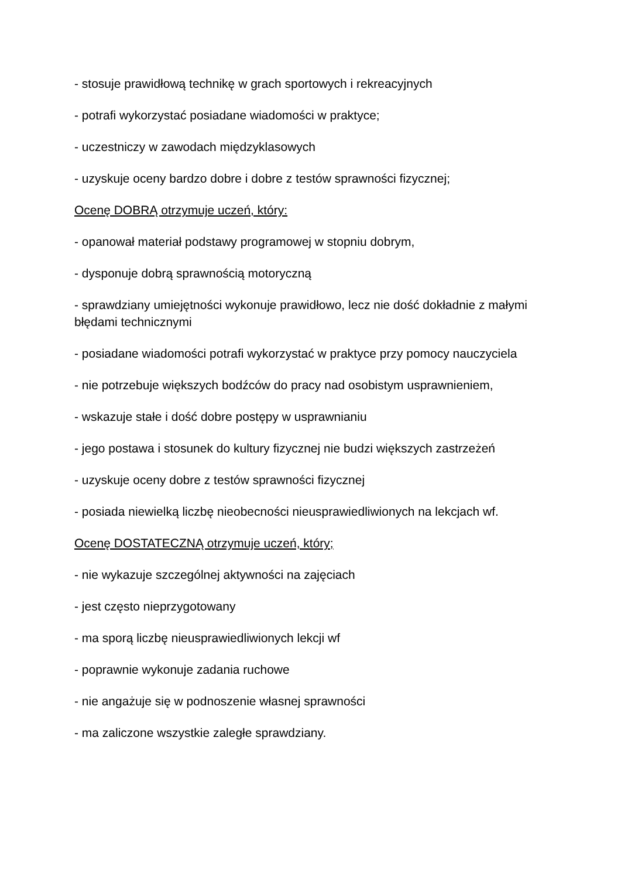- stosuje prawidłową technikę w grach sportowych i rekreacyjnych
- potrafi wykorzystać posiadane wiadomości w praktyce;
- uczestniczy w zawodach międzyklasowych
- uzyskuje oceny bardzo dobre i dobre z testów sprawności fizycznej;
Ocenę DOBRĄ otrzymuje uczeń, który:
- opanował materiał podstawy programowej w stopniu dobrym,
- dysponuje dobrą sprawnością motoryczną
- sprawdziany umiejętności wykonuje prawidłowo, lecz nie dość dokładnie z małymi błędami technicznymi
- posiadane wiadomości potrafi wykorzystać w praktyce przy pomocy nauczyciela
- nie potrzebuje większych bodźców do pracy nad osobistym usprawnieniem,
- wskazuje stałe i dość dobre postępy w usprawnianiu
- jego postawa i stosunek do kultury fizycznej nie budzi większych zastrzeżeń
- uzyskuje oceny dobre z testów sprawności fizycznej
- posiada niewielką liczbę nieobecności nieusprawiedliwionych na lekcjach wf.
Ocenę DOSTATECZNĄ otrzymuje uczeń, który;
- nie wykazuje szczególnej aktywności na zajęciach
- jest często nieprzygotowany
- ma sporą liczbę nieusprawiedliwionych lekcji wf
- poprawnie wykonuje zadania ruchowe
- nie angażuje się w podnoszenie własnej sprawności
- ma zaliczone wszystkie zaległe sprawdziany.